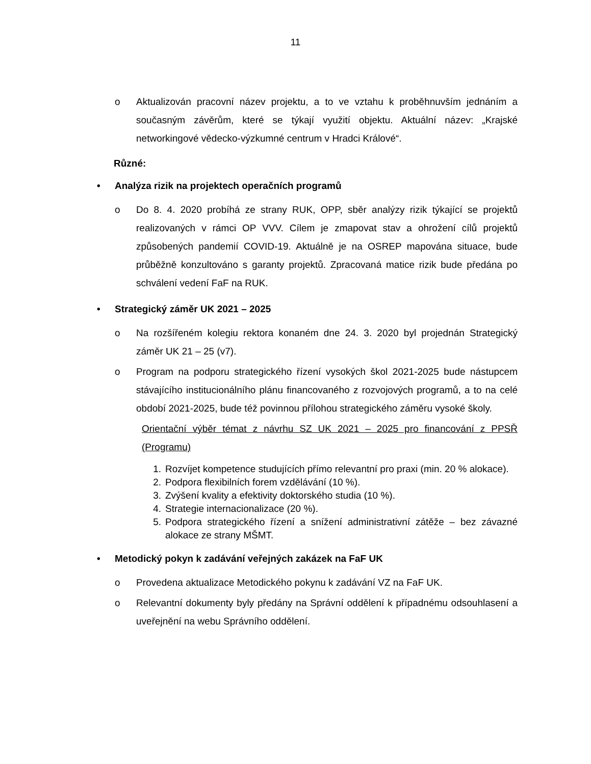11
o Aktualizován pracovní název projektu, a to ve vztahu k proběhnuvším jednáním a současným závěrům, které se týkají využití objektu. Aktuální název: „Krajské networkingové vědecko-výzkumné centrum v Hradci Králové“.
Různé:
• Analýza rizik na projektech operačních programů
o Do 8. 4. 2020 probíhá ze strany RUK, OPP, sběr analýzy rizik týkající se projektů realizovaných v rámci OP VVV. Cílem je zmapovat stav a ohrožení cílů projektů způsobených pandemií COVID-19. Aktuálně je na OSREP mapována situace, bude průběžně konzultováno s garanty projektů. Zpracovaná matice rizik bude předána po schválení vedení FaF na RUK.
• Strategický záměr UK 2021 – 2025
o Na rozšířeném kolegiu rektora konaném dne 24. 3. 2020 byl projednán Strategický záměr UK 21 – 25 (v7).
o Program na podporu strategického řízení vysokých škol 2021-2025 bude nástupcem stávajícího institucionálního plánu financovaného z rozvojových programů, a to na celé období 2021-2025, bude též povinnou přílohou strategického záměru vysoké školy.
Orientační výběr témat z návrhu SZ UK 2021 – 2025 pro financování z PPSŘ (Programu)
1. Rozvíjet kompetence studujících přímo relevantní pro praxi (min. 20 % alokace).
2. Podpora flexibilních forem vzdělávání (10 %).
3. Zvýšení kvality a efektivity doktorského studia (10 %).
4. Strategie internacionalizace (20 %).
5. Podpora strategického řízení a snížení administrativní zátěže – bez závazné alokace ze strany MŠMT.
• Metodický pokyn k zadávání veřejných zakázek na FaF UK
o Provedena aktualizace Metodického pokynu k zadávání VZ na FaF UK.
o Relevantní dokumenty byly předány na Správní oddělení k případnému odsouhlasení a uveřejnění na webu Správního oddělení.